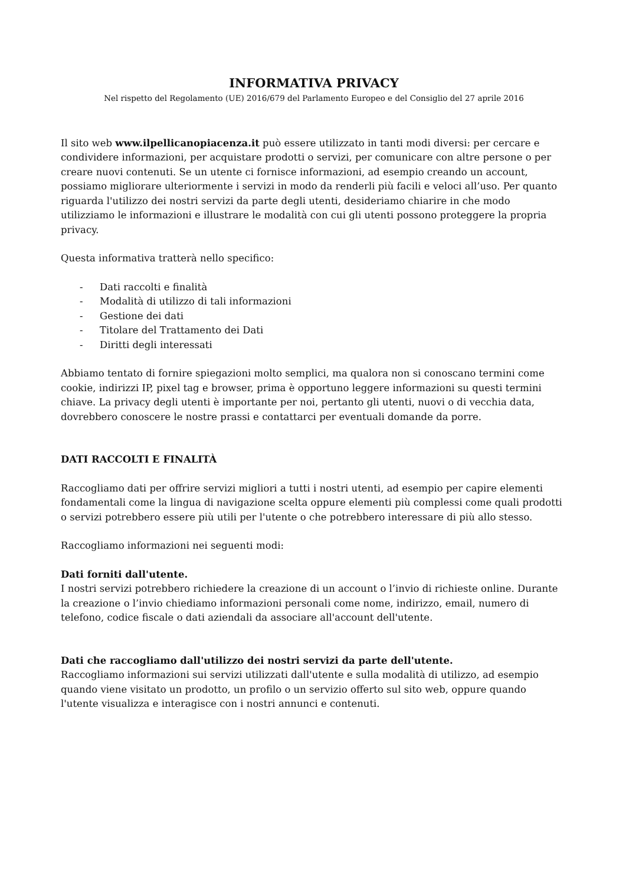INFORMATIVA PRIVACY
Nel rispetto del Regolamento (UE) 2016/679 del Parlamento Europeo e del Consiglio del 27 aprile 2016
Il sito web www.ilpellicanopiacenza.it può essere utilizzato in tanti modi diversi: per cercare e condividere informazioni, per acquistare prodotti o servizi, per comunicare con altre persone o per creare nuovi contenuti. Se un utente ci fornisce informazioni, ad esempio creando un account, possiamo migliorare ulteriormente i servizi in modo da renderli più facili e veloci all’uso. Per quanto riguarda l'utilizzo dei nostri servizi da parte degli utenti, desideriamo chiarire in che modo utilizziamo le informazioni e illustrare le modalità con cui gli utenti possono proteggere la propria privacy.
Questa informativa tratterà nello specifico:
- Dati raccolti e finalità
- Modalità di utilizzo di tali informazioni
- Gestione dei dati
- Titolare del Trattamento dei Dati
- Diritti degli interessati
Abbiamo tentato di fornire spiegazioni molto semplici, ma qualora non si conoscano termini come cookie, indirizzi IP, pixel tag e browser, prima è opportuno leggere informazioni su questi termini chiave. La privacy degli utenti è importante per noi, pertanto gli utenti, nuovi o di vecchia data, dovrebbero conoscere le nostre prassi e contattarci per eventuali domande da porre.
DATI RACCOLTI E FINALITÀ
Raccogliamo dati per offrire servizi migliori a tutti i nostri utenti, ad esempio per capire elementi fondamentali come la lingua di navigazione scelta oppure elementi più complessi come quali prodotti o servizi potrebbero essere più utili per l'utente o che potrebbero interessare di più allo stesso.
Raccogliamo informazioni nei seguenti modi:
Dati forniti dall'utente.
I nostri servizi potrebbero richiedere la creazione di un account o l’invio di richieste online. Durante la creazione o l’invio chiediamo informazioni personali come nome, indirizzo, email, numero di telefono, codice fiscale o dati aziendali da associare all'account dell'utente.
Dati che raccogliamo dall'utilizzo dei nostri servizi da parte dell'utente.
Raccogliamo informazioni sui servizi utilizzati dall'utente e sulla modalità di utilizzo, ad esempio quando viene visitato un prodotto, un profilo o un servizio offerto sul sito web, oppure quando l'utente visualizza e interagisce con i nostri annunci e contenuti.